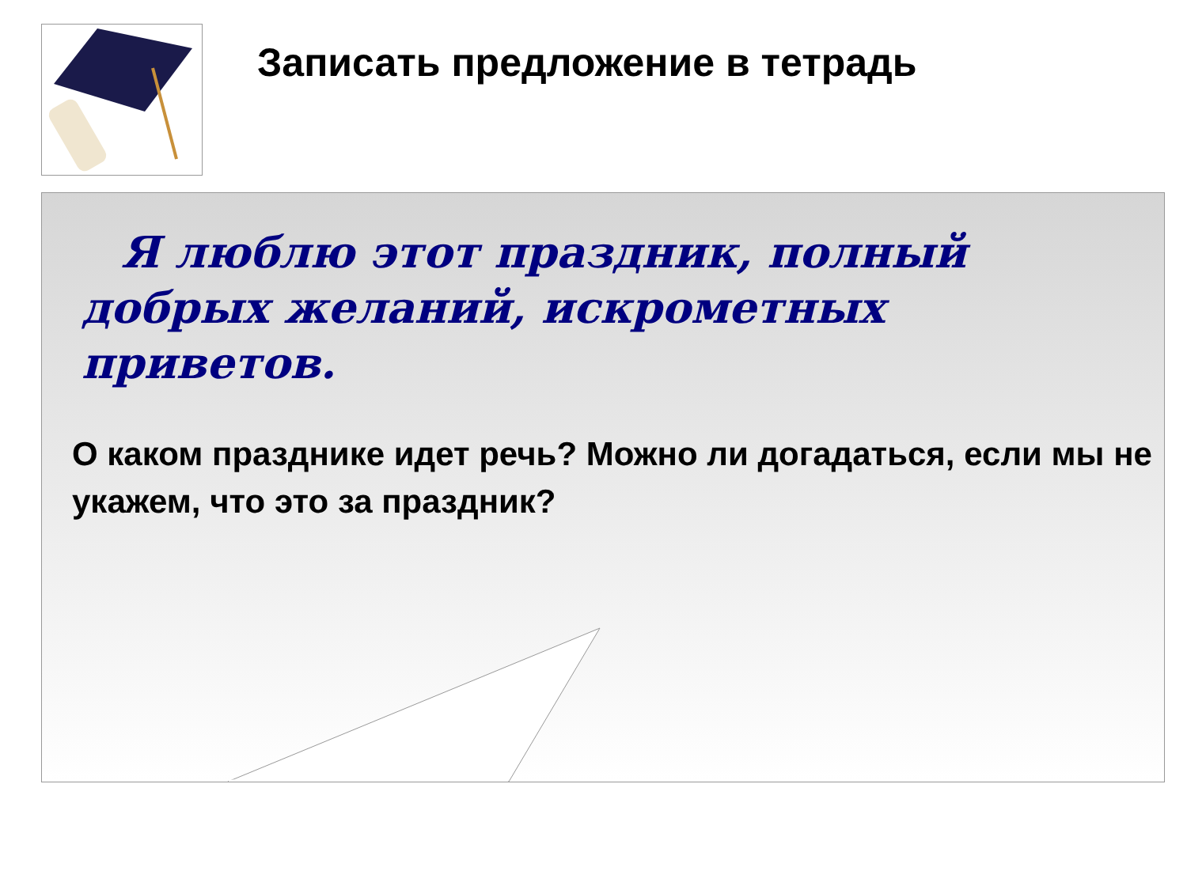Записать предложение в тетрадь
Я люблю этот праздник, полный добрых желаний, искрометных приветов.
О каком празднике идет речь? Можно ли догадаться, если мы не укажем, что это за праздник?